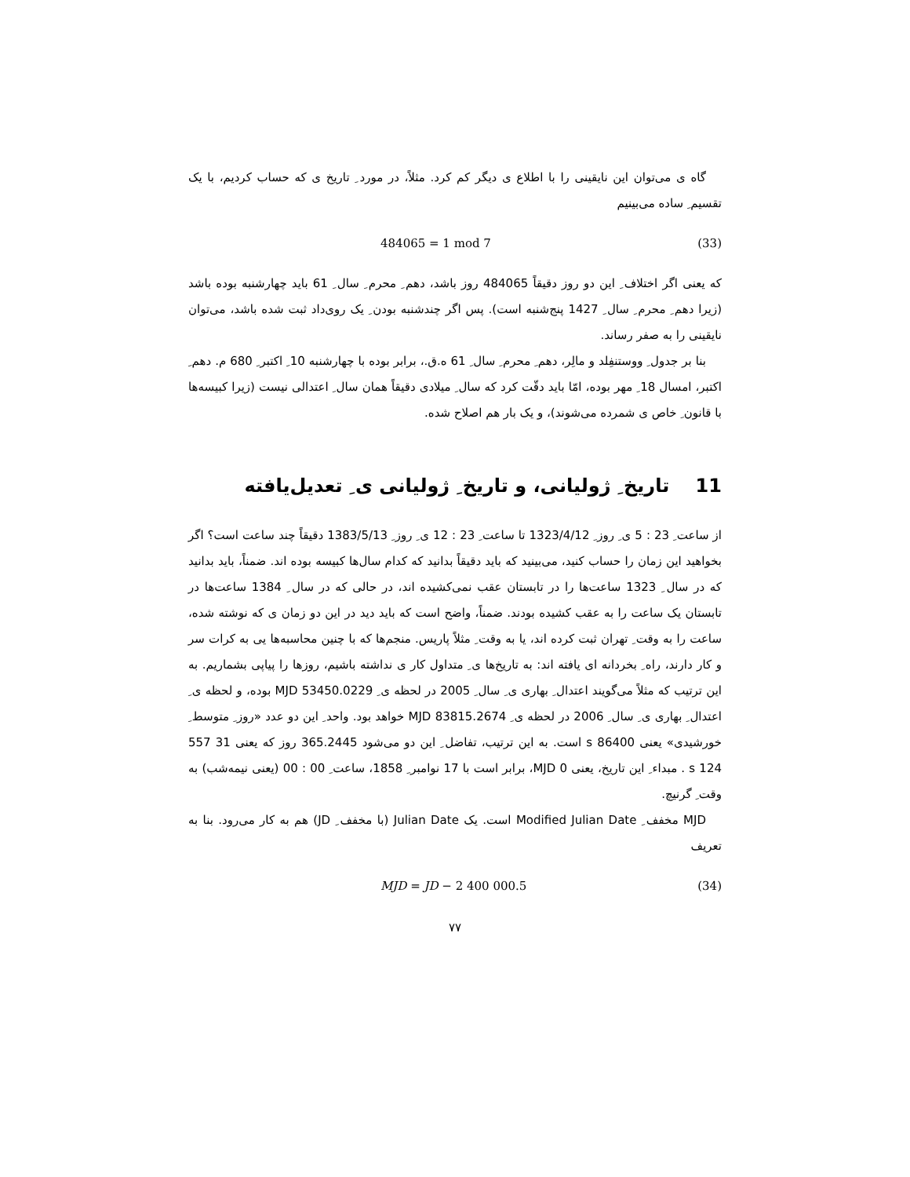گاه ی می‌توان این نایقینی را با اطلاع ی دیگر کم کرد. مثلاً، در مورد ِ تاریخ ی که حساب کردیم، با یک تقسیم ِ ساده می‌بینیم
484065 = 1 mod 7 (33)
که یعنی اگر اختلاف ِ این دو روز دقیقاً 484065 روز باشد، دهم ِ محرم ِ سال ِ 61 باید چهارشنبه بوده باشد (زیرا دهم ِ محرم ِ سال ِ 1427 پنج‌شنبه است). پس اگر چندشنبه بودن ِ یک روی‌داد ثبت شده باشد، می‌توان نایقینی را به صفر رساند.
بنا بر جدول ِ ووستنفِلد و مالِر، دهم ِ محرم ِ سال ِ 61 ه.ق.، برابر بوده با چهارشنبه 10 ِ اکتبر ِ 680 م. دهم ِ اکتبر، امسال 18 ِ مهر بوده، امّا باید دقّت کرد که سال ِ میلادی دقیقاً همان سال ِ اعتدالی نیست (زیرا کبیسه‌ها با قانون ِ خاص ی شمرده می‌شوند)، و یک بار هم اصلاح شده.
11 تاریخ ِ ژولیانی، و تاریخ ِ ژولیانی ی ِ تعدیل‌یافته
از ساعت ِ 23 : 5 ی ِ روز ِ 1323/4/12 تا ساعت ِ 23 : 12 ی ِ روز ِ 1383/5/13 دقیقاً چند ساعت است؟ اگر بخواهید این زمان را حساب کنید، می‌بینید که باید دقیقاً بدانید که کدام سال‌ها کبیسه بوده اند. ضمناً، باید بدانید که در سال ِ 1323 ساعت‌ها را در تابستان عقب نمی‌کشیده اند، در حالی که در سال ِ 1384 ساعت‌ها در تابستان یک ساعت را به عقب کشیده بودند. ضمناً، واضح است که باید دید در این دو زمان ی که نوشته شده، ساعت را به وقت ِ تهران ثبت کرده اند، یا به وقت ِ مثلاً پاریس. منجم‌ها که با چنین محاسبه‌ها یی به کرات سر و کار دارند، راه ِ بخردانه ای یافته اند: به تاریخ‌ها ی ِ متداول کار ی نداشته باشیم، روزها را پیاپی بشماریم. به این ترتیب که مثلاً می‌گویند اعتدال ِ بهاری ی ِ سال ِ 2005 در لحظه ی ِ MJD 53450.0229 بوده، و لحظه ی ِ اعتدال ِ بهاری ی ِ سال ِ 2006 در لحظه ی ِ MJD 83815.2674 خواهد بود. واحد ِ این دو عدد «روز ِ متوسط ِ خورشیدی» یعنی 86400 s است. به این ترتیب، تفاضل ِ این دو می‌شود 365.2445 روز که یعنی 31 557 124 s . مبداء ِ این تاریخ، یعنی MJD 0، برابر است با 17 نوامبر ِ 1858، ساعت ِ 00 : 00 (یعنی نیمه‌شب) به وقت ِ گرنیچ.
MJD مخفف ِ Modified Julian Date است. یک Julian Date (با مخفف ِ JD) هم به کار می‌رود. بنا به تعریف
MJD = JD − 2 400 000.5 (34)
۷۷